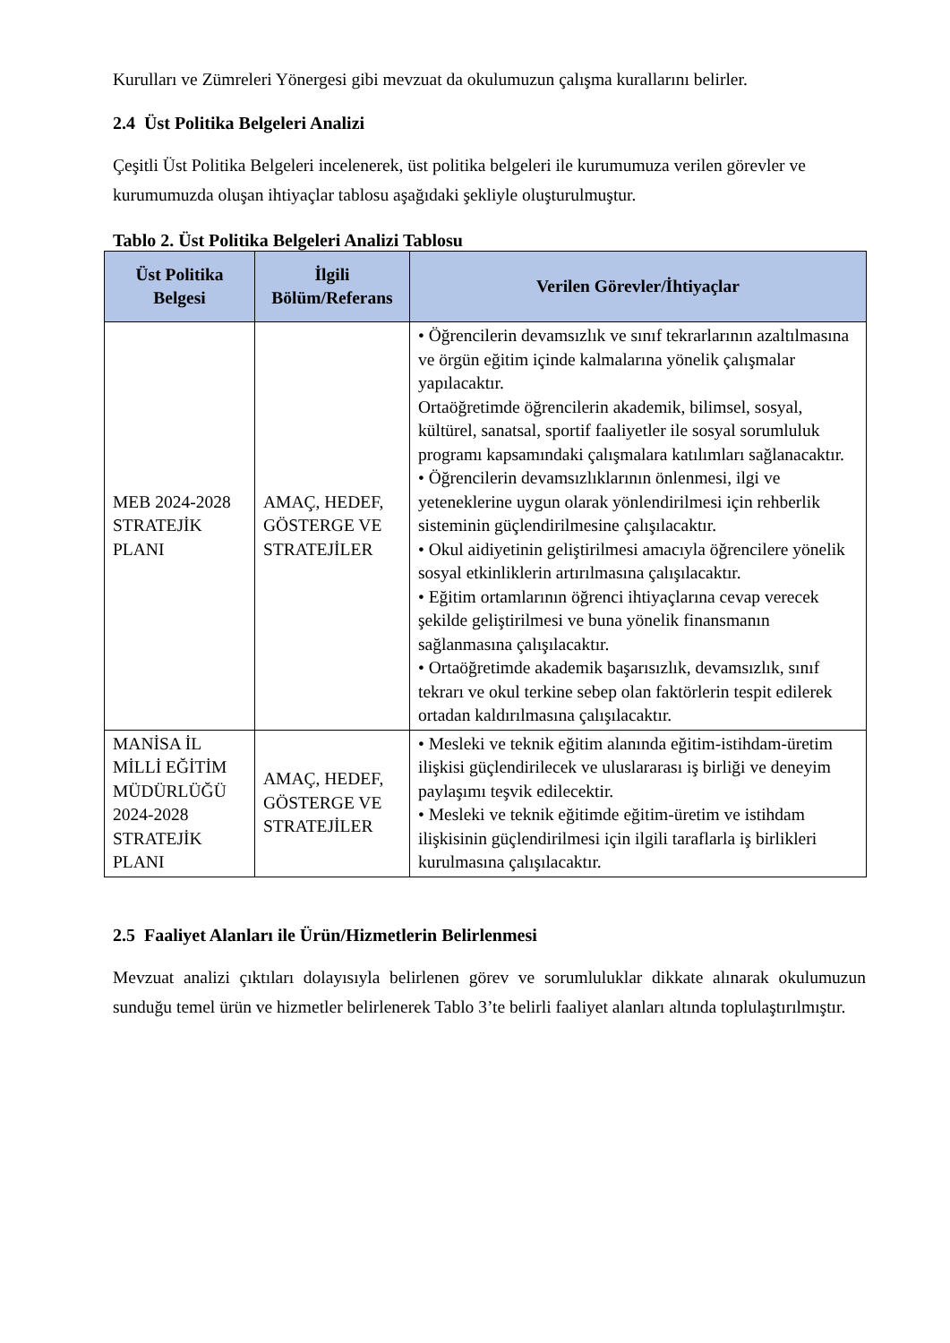Kurulları ve Zümreleri Yönergesi gibi mevzuat da okulumuzun çalışma kurallarını belirler.
2.4 Üst Politika Belgeleri Analizi
Çeşitli Üst Politika Belgeleri incelenerek, üst politika belgeleri ile kurumumuza verilen görevler ve kurumumuzda oluşan ihtiyaçlar tablosu aşağıdaki şekliyle oluşturulmuştur.
Tablo 2. Üst Politika Belgeleri Analizi Tablosu
| Üst Politika Belgesi | İlgili Bölüm/Referans | Verilen Görevler/İhtiyaçlar |
| --- | --- | --- |
| MEB 2024-2028 STRATEJİK PLANI | AMAÇ, HEDEF, GÖSTERGE VE STRATEJİLER | • Öğrencilerin devamsızlık ve sınıf tekrarlarının azaltılmasına ve örgün eğitim içinde kalmalarına yönelik çalışmalar yapılacaktır. Ortaöğretimde öğrencilerin akademik, bilimsel, sosyal, kültürel, sanatsal, sportif faaliyetler ile sosyal sorumluluk programı kapsamındaki çalışmalara katılımları sağlanacaktır. • Öğrencilerin devamsızlıklarının önlenmesi, ilgi ve yeteneklerine uygun olarak yönlendirilmesi için rehberlik sisteminin güçlendirilmesine çalışılacaktır. • Okul aidiyetinin geliştirilmesi amacıyla öğrencilere yönelik sosyal etkinliklerin artırılmasına çalışılacaktır. • Eğitim ortamlarının öğrenci ihtiyaçlarına cevap verecek şekilde geliştirilmesi ve buna yönelik finansmanın sağlanmasına çalışılacaktır. • Ortaöğretimde akademik başarısızlık, devamsızlık, sınıf tekrarı ve okul terkine sebep olan faktörlerin tespit edilerek ortadan kaldırılmasına çalışılacaktır. |
| MANİSA İL MİLLİ EĞİTİM MÜDÜRLÜĞÜ 2024-2028 STRATEJİK PLANI | AMAÇ, HEDEF, GÖSTERGE VE STRATEJİLER | • Mesleki ve teknik eğitim alanında eğitim-istihdam-üretim ilişkisi güçlendirilecek ve uluslararası iş birliği ve deneyim paylaşımı teşvik edilecektir. • Mesleki ve teknik eğitimde eğitim-üretim ve istihdam ilişkisinin güçlendirilmesi için ilgili taraflarla iş birlikleri kurulmasına çalışılacaktır. |
2.5 Faaliyet Alanları ile Ürün/Hizmetlerin Belirlenmesi
Mevzuat analizi çıktıları dolayısıyla belirlenen görev ve sorumluluklar dikkate alınarak okulumuzun sunduğu temel ürün ve hizmetler belirlenerek Tablo 3’te belirli faaliyet alanları altında toplulaştırılmıştır.